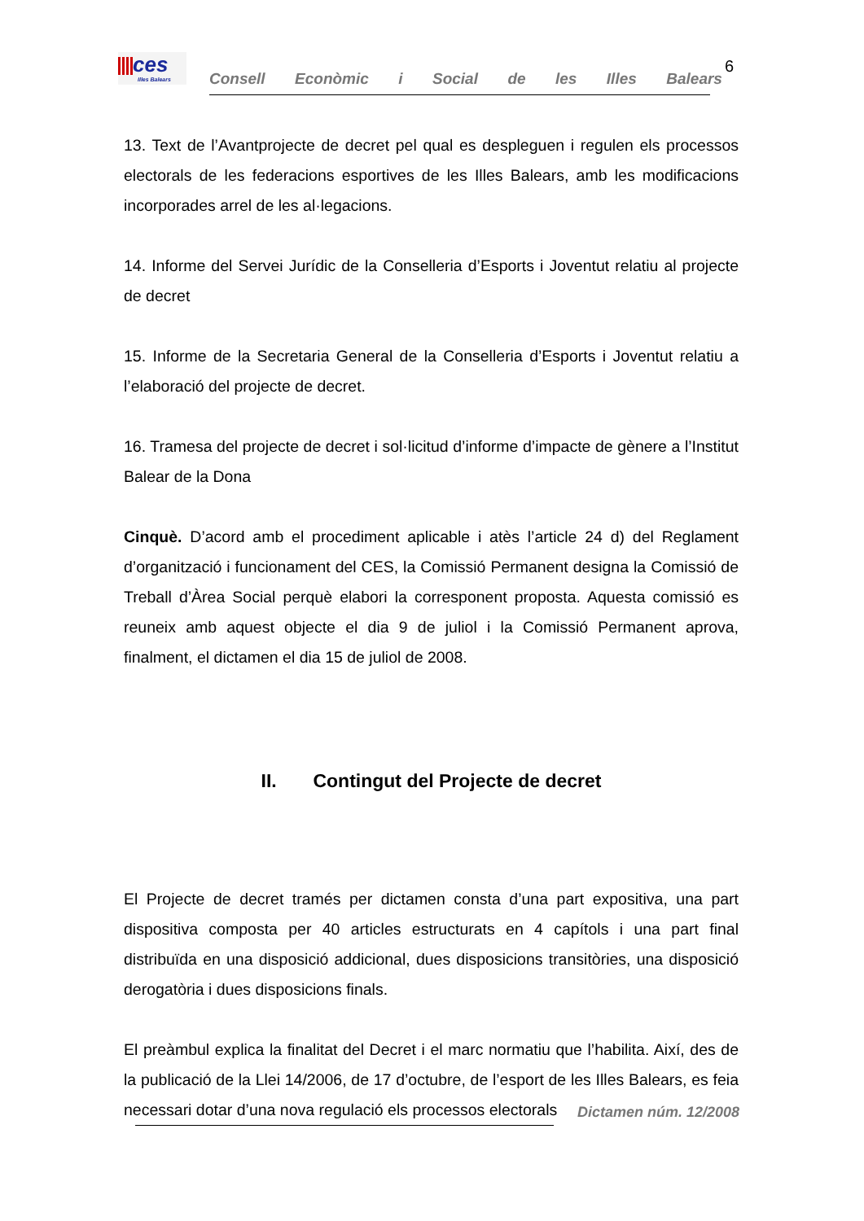ces
Illes Balears
Consell Econòmic i Social de les Illes Balears
6
13. Text de l’Avantprojecte de decret pel qual es despleguen i regulen els processos electorals de les federacions esportives de les Illes Balears, amb les modificacions incorporades arrel de les al·legacions.
14. Informe del Servei Jurídic de la Conselleria d’Esports i Joventut relatiu al projecte de decret
15. Informe de la Secretaria General de la Conselleria d’Esports i Joventut relatiu a l’elaboració del projecte de decret.
16. Tramesa del projecte de decret i sol·licitud d’informe d’impacte de gènere a l’Institut Balear de la Dona
Cinquè. D’acord amb el procediment aplicable i atès l’article 24 d) del Reglament d’organització i funcionament del CES, la Comissió Permanent designa la Comissió de Treball d’Àrea Social perquè elabori la corresponent proposta. Aquesta comissió es reuneix amb aquest objecte el dia 9 de juliol i la Comissió Permanent aprova, finalment, el dictamen el dia 15 de juliol de 2008.
II. Contingut del Projecte de decret
El Projecte de decret tramés per dictamen consta d’una part expositiva, una part dispositiva composta per 40 articles estructurats en 4 capítols i una part final distribuïda en una disposició addicional, dues disposicions transitòries, una disposició derogatòria i dues disposicions finals.
El preàmbul explica la finalitat del Decret i el marc normatiu que l’habilita. Així, des de la publicació de la Llei 14/2006, de 17 d’octubre, de l’esport de les Illes Balears, es feia necessari dotar d’una nova regulació els processos electorals
Dictamen núm. 12/2008